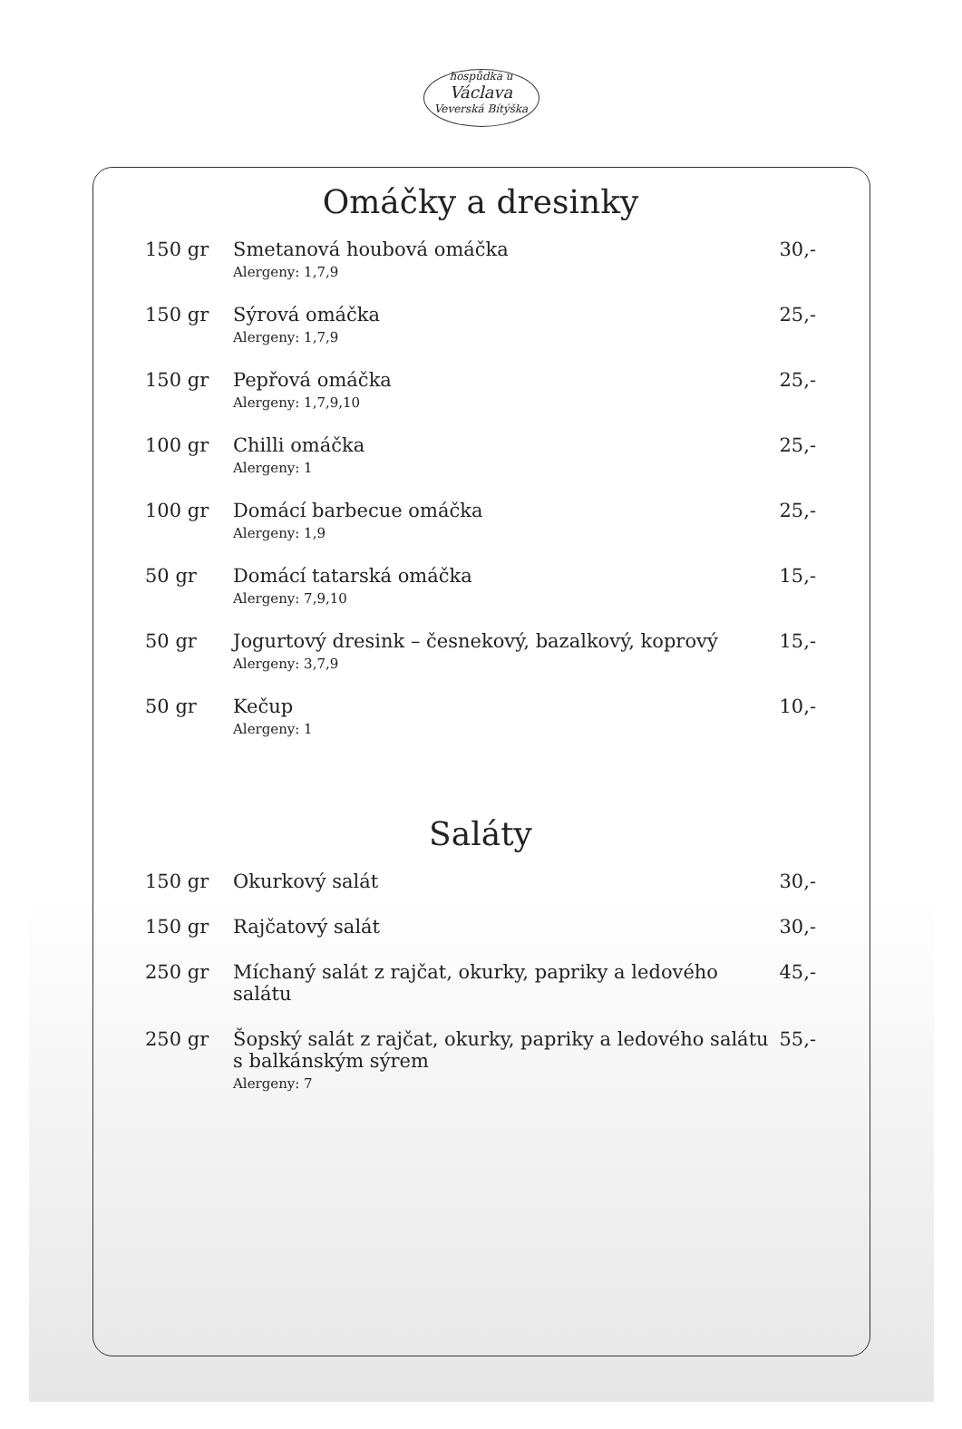hospůdka u
Václava
Veverská Bítýška
Omáčky a dresinky
| 150 gr | Smetanová houbová omáčka Alergeny: 1,7,9 | 30,- |
| 150 gr | Sýrová omáčka Alergeny: 1,7,9 | 25,- |
| 150 gr | Pepřová omáčka Alergeny: 1,7,9,10 | 25,- |
| 100 gr | Chilli omáčka Alergeny: 1 | 25,- |
| 100 gr | Domácí barbecue omáčka Alergeny: 1,9 | 25,- |
| 50 gr | Domácí tatarská omáčka Alergeny: 7,9,10 | 15,- |
| 50 gr | Jogurtový dresink – česnekový, bazalkový, koprový Alergeny: 3,7,9 | 15,- |
| 50 gr | Kečup Alergeny: 1 | 10,- |
Saláty
| 150 gr | Okurkový salát | 30,- |
| 150 gr | Rajčatový salát | 30,- |
| 250 gr | Míchaný salát z rajčat, okurky, papriky a ledového salátu | 45,- |
| 250 gr | Šopský salát z rajčat, okurky, papriky a ledového salátu s balkánským sýrem Alergeny: 7 | 55,- |